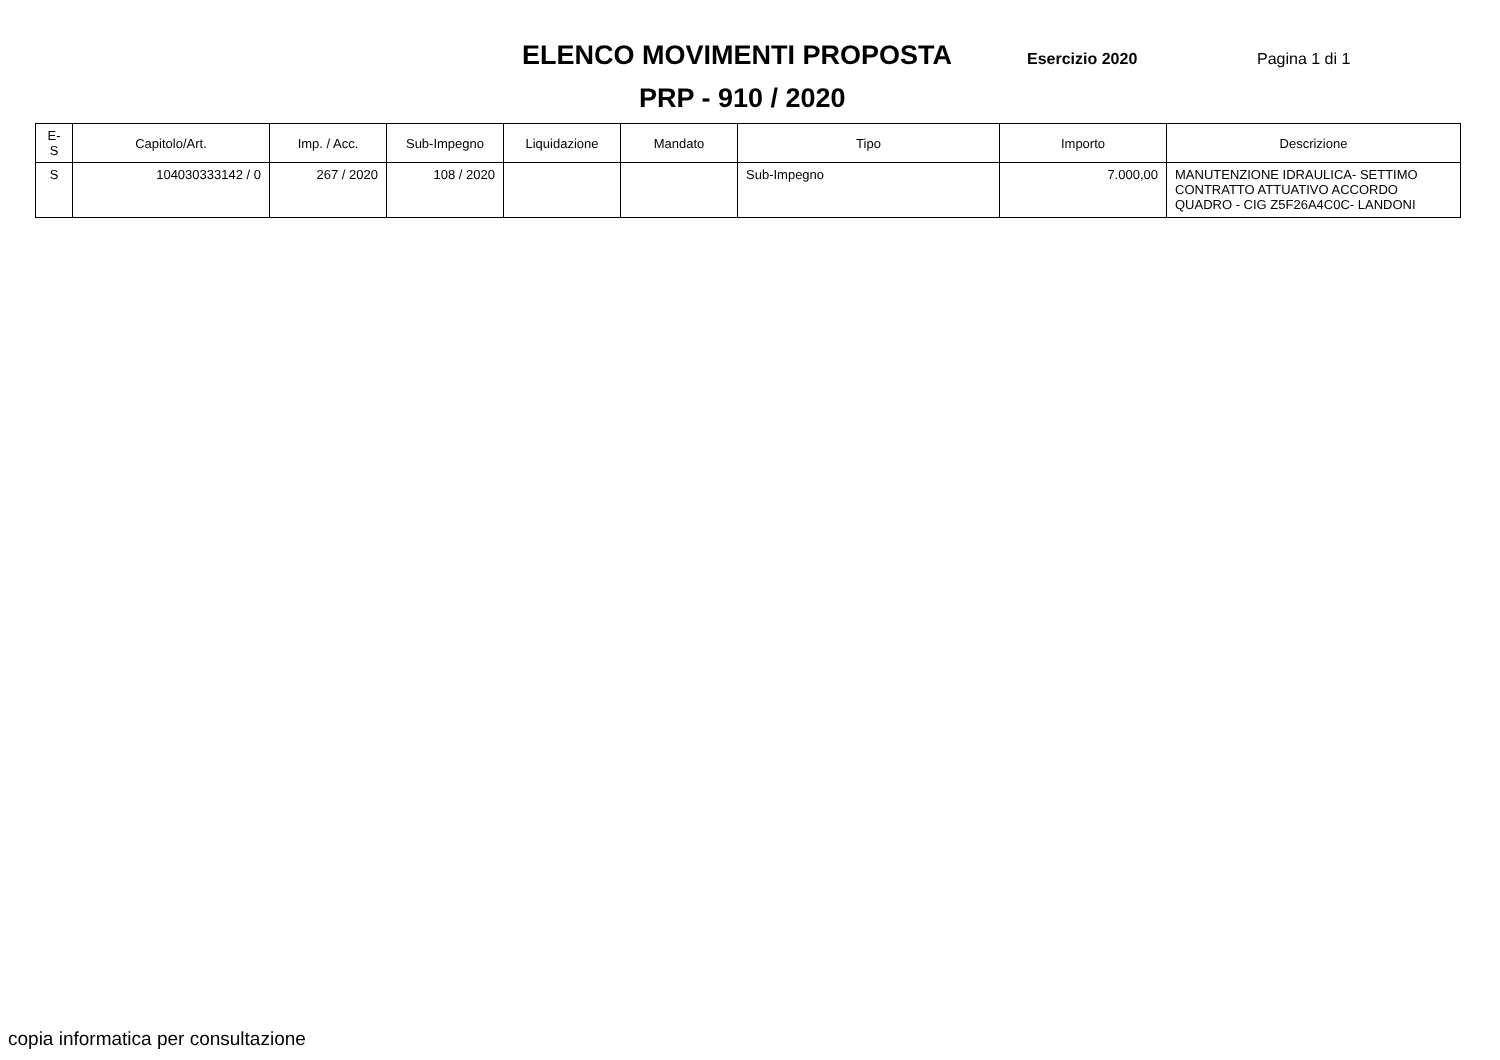ELENCO MOVIMENTI PROPOSTA
Esercizio 2020 Pagina 1 di 1
PRP - 910 / 2020
| E-S | Capitolo/Art. | Imp. / Acc. | Sub-Impegno | Liquidazione | Mandato | Tipo | Importo | Descrizione |
| --- | --- | --- | --- | --- | --- | --- | --- | --- |
| S | 104030333142 / 0 | 267 / 2020 | 108 / 2020 | | | Sub-Impegno | 7.000,00 | MANUTENZIONE IDRAULICA- SETTIMO CONTRATTO ATTUATIVO ACCORDO QUADRO - CIG Z5F26A4C0C- LANDONI |
copia informatica per consultazione